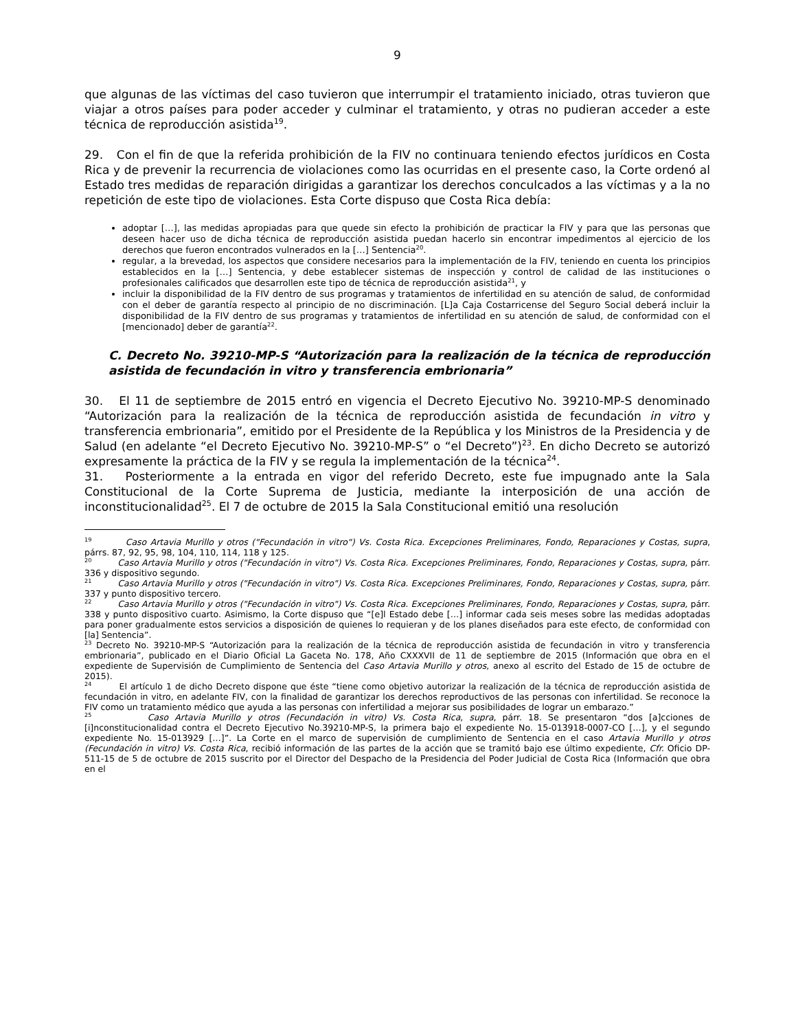9
que algunas de las víctimas del caso tuvieron que interrumpir el tratamiento iniciado, otras tuvieron que viajar a otros países para poder acceder y culminar el tratamiento, y otras no pudieran acceder a este técnica de reproducción asistida<sup>19</sup>.
29. Con el fin de que la referida prohibición de la FIV no continuara teniendo efectos jurídicos en Costa Rica y de prevenir la recurrencia de violaciones como las ocurridas en el presente caso, la Corte ordenó al Estado tres medidas de reparación dirigidas a garantizar los derechos conculcados a las víctimas y a la no repetición de este tipo de violaciones. Esta Corte dispuso que Costa Rica debía:
adoptar […], las medidas apropiadas para que quede sin efecto la prohibición de practicar la FIV y para que las personas que deseen hacer uso de dicha técnica de reproducción asistida puedan hacerlo sin encontrar impedimentos al ejercicio de los derechos que fueron encontrados vulnerados en la […] Sentencia<sup>20</sup>.
regular, a la brevedad, los aspectos que considere necesarios para la implementación de la FIV, teniendo en cuenta los principios establecidos en la […] Sentencia, y debe establecer sistemas de inspección y control de calidad de las instituciones o profesionales calificados que desarrollen este tipo de técnica de reproducción asistida<sup>21</sup>, y
incluir la disponibilidad de la FIV dentro de sus programas y tratamientos de infertilidad en su atención de salud, de conformidad con el deber de garantía respecto al principio de no discriminación. [L]a Caja Costarricense del Seguro Social deberá incluir la disponibilidad de la FIV dentro de sus programas y tratamientos de infertilidad en su atención de salud, de conformidad con el [mencionado] deber de garantía<sup>22</sup>.
C. Decreto No. 39210-MP-S “Autorización para la realización de la técnica de reproducción asistida de fecundación in vitro y transferencia embrionaria”
30. El 11 de septiembre de 2015 entró en vigencia el Decreto Ejecutivo No. 39210-MP-S denominado “Autorización para la realización de la técnica de reproducción asistida de fecundación in vitro y transferencia embrionaria”, emitido por el Presidente de la República y los Ministros de la Presidencia y de Salud (en adelante “el Decreto Ejecutivo No. 39210-MP-S” o “el Decreto”)<sup>23</sup>. En dicho Decreto se autorizó expresamente la práctica de la FIV y se regula la implementación de la técnica<sup>24</sup>.
31. Posteriormente a la entrada en vigor del referido Decreto, este fue impugnado ante la Sala Constitucional de la Corte Suprema de Justicia, mediante la interposición de una acción de inconstitucionalidad<sup>25</sup>. El 7 de octubre de 2015 la Sala Constitucional emitió una resolución
<sup>19</sup> Caso Artavia Murillo y otros ("Fecundación in vitro") Vs. Costa Rica. Excepciones Preliminares, Fondo, Reparaciones y Costas, supra, párrs. 87, 92, 95, 98, 104, 110, 114, 118 y 125.
<sup>20</sup> Caso Artavia Murillo y otros ("Fecundación in vitro") Vs. Costa Rica. Excepciones Preliminares, Fondo, Reparaciones y Costas, supra, párr. 336 y dispositivo segundo.
<sup>21</sup> Caso Artavia Murillo y otros ("Fecundación in vitro") Vs. Costa Rica. Excepciones Preliminares, Fondo, Reparaciones y Costas, supra, párr. 337 y punto dispositivo tercero.
<sup>22</sup> Caso Artavia Murillo y otros ("Fecundación in vitro") Vs. Costa Rica. Excepciones Preliminares, Fondo, Reparaciones y Costas, supra, párr. 338 y punto dispositivo cuarto. Asimismo, la Corte dispuso que “[e]l Estado debe […] informar cada seis meses sobre las medidas adoptadas para poner gradualmente estos servicios a disposición de quienes lo requieran y de los planes diseñados para este efecto, de conformidad con [la] Sentencia”.
<sup>23</sup> Decreto No. 39210-MP-S “Autorización para la realización de la técnica de reproducción asistida de fecundación in vitro y transferencia embrionaria”, publicado en el Diario Oficial La Gaceta No. 178, Año CXXXVII de 11 de septiembre de 2015 (Información que obra en el expediente de Supervisión de Cumplimiento de Sentencia del Caso Artavia Murillo y otros, anexo al escrito del Estado de 15 de octubre de 2015).
<sup>24</sup> El artículo 1 de dicho Decreto dispone que éste “tiene como objetivo autorizar la realización de la técnica de reproducción asistida de fecundación in vitro, en adelante FIV, con la finalidad de garantizar los derechos reproductivos de las personas con infertilidad. Se reconoce la FIV como un tratamiento médico que ayuda a las personas con infertilidad a mejorar sus posibilidades de lograr un embarazo.”
<sup>25</sup> Caso Artavia Murillo y otros (Fecundación in vitro) Vs. Costa Rica, supra, párr. 18. Se presentaron “dos [a]cciones de [i]nconstitucionalidad contra el Decreto Ejecutivo No.39210-MP-S, la primera bajo el expediente No. 15-013918-0007-CO […], y el segundo expediente No. 15-013929 […]”. La Corte en el marco de supervisión de cumplimiento de Sentencia en el caso Artavia Murillo y otros (Fecundación in vitro) Vs. Costa Rica, recibió información de las partes de la acción que se tramitó bajo ese último expediente, Cfr. Oficio DP-511-15 de 5 de octubre de 2015 suscrito por el Director del Despacho de la Presidencia del Poder Judicial de Costa Rica (Información que obra en el